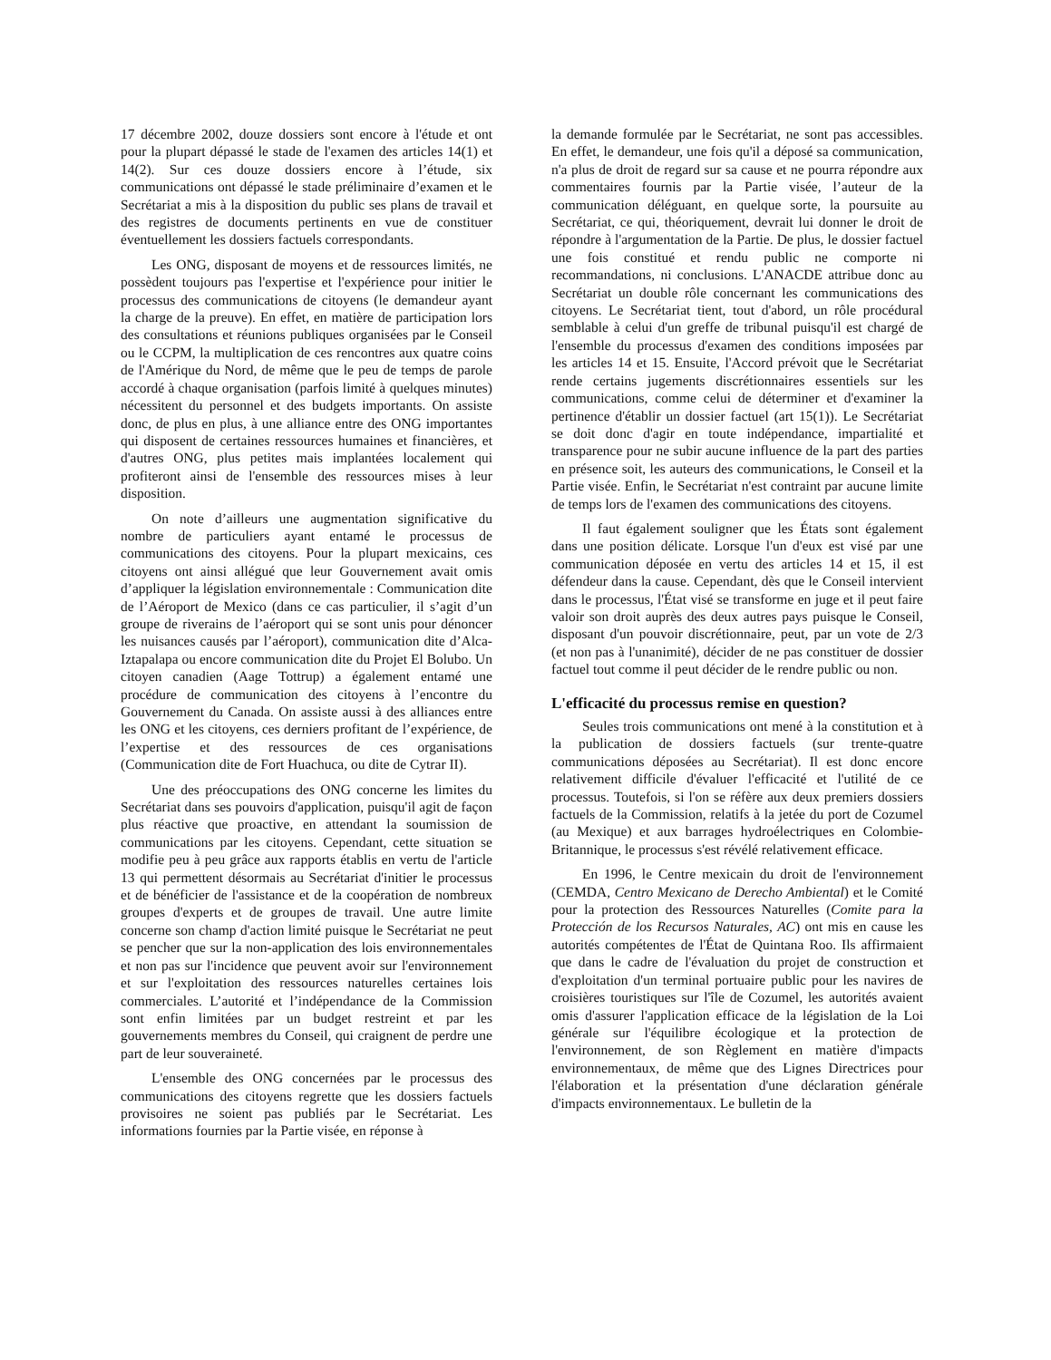17 décembre 2002, douze dossiers sont encore à l'étude et ont pour la plupart dépassé le stade de l'examen des articles 14(1) et 14(2). Sur ces douze dossiers encore à l’étude, six communications ont dépassé le stade préliminaire d’examen et le Secrétariat a mis à la disposition du public ses plans de travail et des registres de documents pertinents en vue de constituer éventuellement les dossiers factuels correspondants.
Les ONG, disposant de moyens et de ressources limités, ne possèdent toujours pas l'expertise et l'expérience pour initier le processus des communications de citoyens (le demandeur ayant la charge de la preuve). En effet, en matière de participation lors des consultations et réunions publiques organisées par le Conseil ou le CCPM, la multiplication de ces rencontres aux quatre coins de l'Amérique du Nord, de même que le peu de temps de parole accordé à chaque organisation (parfois limité à quelques minutes) nécessitent du personnel et des budgets importants. On assiste donc, de plus en plus, à une alliance entre des ONG importantes qui disposent de certaines ressources humaines et financières, et d'autres ONG, plus petites mais implantées localement qui profiteront ainsi de l'ensemble des ressources mises à leur disposition.
On note d’ailleurs une augmentation significative du nombre de particuliers ayant entamé le processus de communications des citoyens. Pour la plupart mexicains, ces citoyens ont ainsi allégué que leur Gouvernement avait omis d’appliquer la législation environnementale : Communication dite de l’Aéroport de Mexico (dans ce cas particulier, il s’agit d’un groupe de riverains de l’aéroport qui se sont unis pour dénoncer les nuisances causés par l’aéroport), communication dite d’Alca-Iztapalapa ou encore communication dite du Projet El Bolubo. Un citoyen canadien (Aage Tottrup) a également entamé une procédure de communication des citoyens à l’encontre du Gouvernement du Canada. On assiste aussi à des alliances entre les ONG et les citoyens, ces derniers profitant de l’expérience, de l’expertise et des ressources de ces organisations (Communication dite de Fort Huachuca, ou dite de Cytrar II).
Une des préoccupations des ONG concerne les limites du Secrétariat dans ses pouvoirs d'application, puisqu'il agit de façon plus réactive que proactive, en attendant la soumission de communications par les citoyens. Cependant, cette situation se modifie peu à peu grâce aux rapports établis en vertu de l'article 13 qui permettent désormais au Secrétariat d'initier le processus et de bénéficier de l'assistance et de la coopération de nombreux groupes d'experts et de groupes de travail. Une autre limite concerne son champ d'action limité puisque le Secrétariat ne peut se pencher que sur la non-application des lois environnementales et non pas sur l'incidence que peuvent avoir sur l'environnement et sur l'exploitation des ressources naturelles certaines lois commerciales. L’autorité et l’indépendance de la Commission sont enfin limitées par un budget restreint et par les gouvernements membres du Conseil, qui craignent de perdre une part de leur souveraineté.
L'ensemble des ONG concernées par le processus des communications des citoyens regrette que les dossiers factuels provisoires ne soient pas publiés par le Secrétariat. Les informations fournies par la Partie visée, en réponse à
la demande formulée par le Secrétariat, ne sont pas accessibles. En effet, le demandeur, une fois qu'il a déposé sa communication, n'a plus de droit de regard sur sa cause et ne pourra répondre aux commentaires fournis par la Partie visée, l’auteur de la communication déléguant, en quelque sorte, la poursuite au Secrétariat, ce qui, théoriquement, devrait lui donner le droit de répondre à l'argumentation de la Partie. De plus, le dossier factuel une fois constitué et rendu public ne comporte ni recommandations, ni conclusions. L'ANACDE attribue donc au Secrétariat un double rôle concernant les communications des citoyens. Le Secrétariat tient, tout d'abord, un rôle procédural semblable à celui d'un greffe de tribunal puisqu'il est chargé de l'ensemble du processus d'examen des conditions imposées par les articles 14 et 15. Ensuite, l'Accord prévoit que le Secrétariat rende certains jugements discrétionnaires essentiels sur les communications, comme celui de déterminer et d'examiner la pertinence d'établir un dossier factuel (art 15(1)). Le Secrétariat se doit donc d'agir en toute indépendance, impartialité et transparence pour ne subir aucune influence de la part des parties en présence soit, les auteurs des communications, le Conseil et la Partie visée. Enfin, le Secrétariat n'est contraint par aucune limite de temps lors de l'examen des communications des citoyens.
Il faut également souligner que les États sont également dans une position délicate. Lorsque l'un d'eux est visé par une communication déposée en vertu des articles 14 et 15, il est défendeur dans la cause. Cependant, dès que le Conseil intervient dans le processus, l'État visé se transforme en juge et il peut faire valoir son droit auprès des deux autres pays puisque le Conseil, disposant d'un pouvoir discrétionnaire, peut, par un vote de 2/3 (et non pas à l'unanimité), décider de ne pas constituer de dossier factuel tout comme il peut décider de le rendre public ou non.
L'efficacité du processus remise en question?
Seules trois communications ont mené à la constitution et à la publication de dossiers factuels (sur trente-quatre communications déposées au Secrétariat). Il est donc encore relativement difficile d'évaluer l'efficacité et l'utilité de ce processus. Toutefois, si l'on se réfère aux deux premiers dossiers factuels de la Commission, relatifs à la jetée du port de Cozumel (au Mexique) et aux barrages hydroélectriques en Colombie-Britannique, le processus s'est révélé relativement efficace.
En 1996, le Centre mexicain du droit de l'environnement (CEMDA, Centro Mexicano de Derecho Ambiental) et le Comité pour la protection des Ressources Naturelles (Comite para la Protección de los Recursos Naturales, AC) ont mis en cause les autorités compétentes de l'État de Quintana Roo. Ils affirmaient que dans le cadre de l'évaluation du projet de construction et d'exploitation d'un terminal portuaire public pour les navires de croisières touristiques sur l'île de Cozumel, les autorités avaient omis d'assurer l'application efficace de la législation de la Loi générale sur l'équilibre écologique et la protection de l'environnement, de son Règlement en matière d'impacts environnementaux, de même que des Lignes Directrices pour l'élaboration et la présentation d'une déclaration générale d'impacts environnementaux. Le bulletin de la